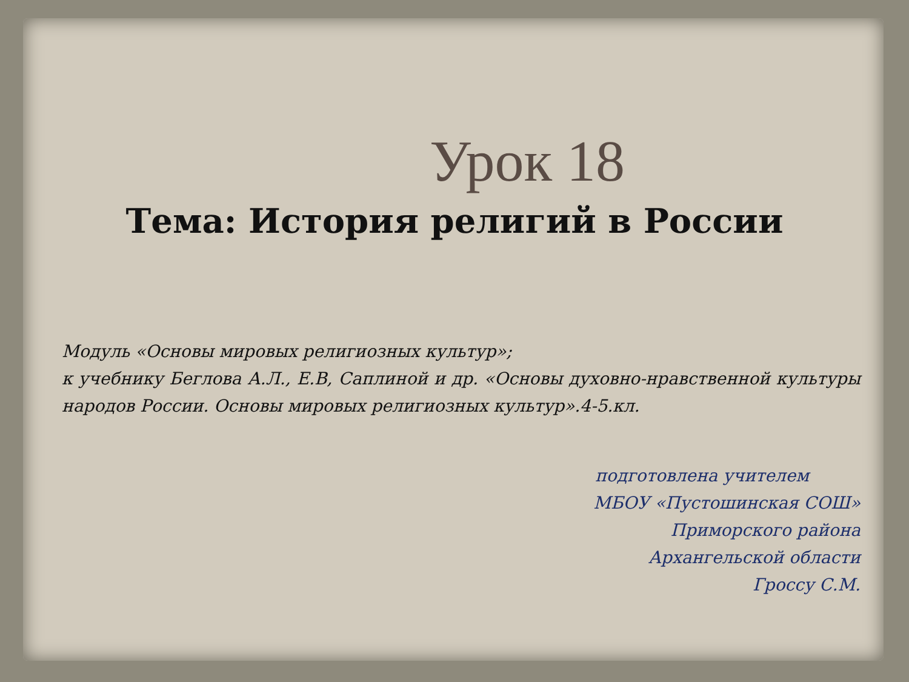Урок 18
Тема: История религий в России
Модуль «Основы мировых религиозных культур»;
к учебнику Беглова А.Л., Е.В, Саплиной и др. «Основы духовно-нравственной культуры народов России. Основы мировых религиозных культур».4-5.кл.
подготовлена учителем
МБОУ «Пустошинская СОШ»
Приморского района
Архангельской области
Гроссу С.М.